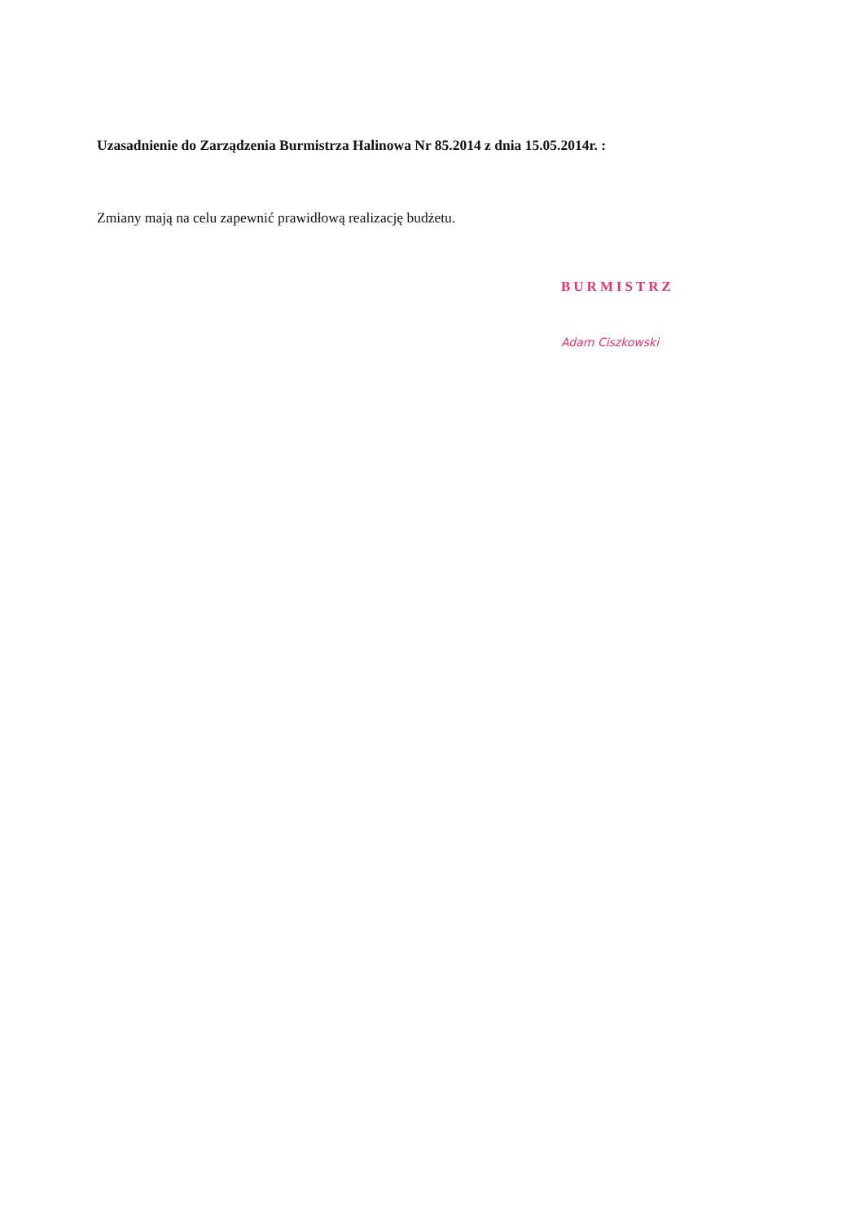Uzasadnienie do Zarządzenia Burmistrza Halinowa Nr 85.2014 z dnia 15.05.2014r. :
Zmiany mają na celu zapewnić prawidłową realizację budżetu.
BURMISTRZ
Adam Ciszkowski